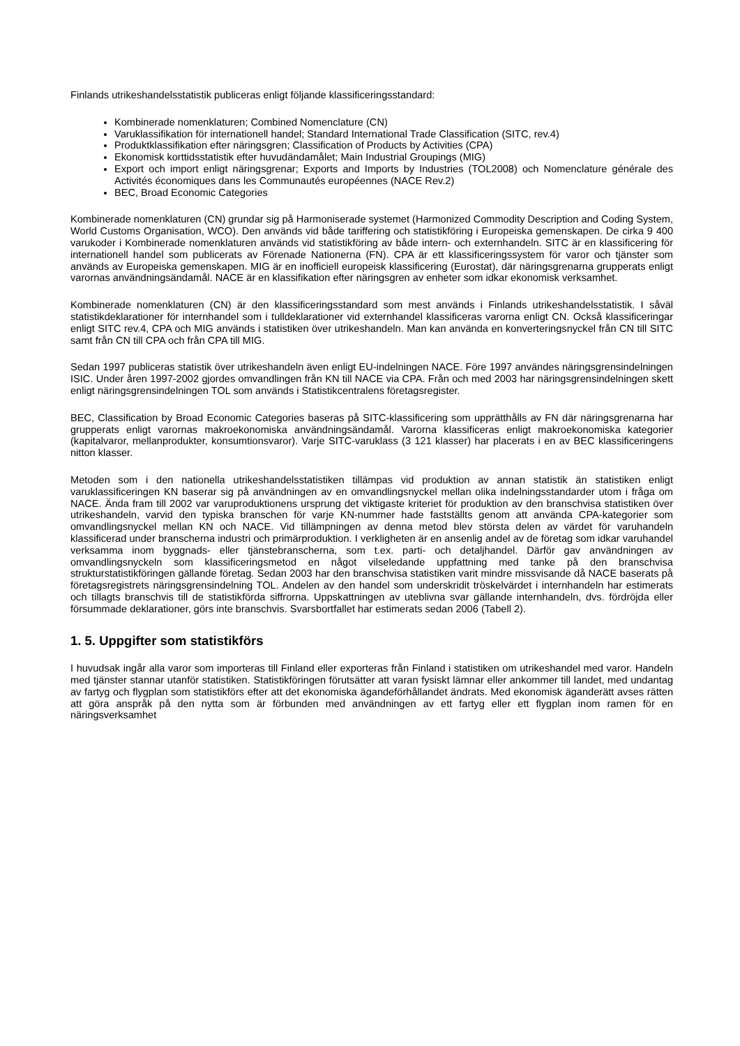Finlands utrikeshandelsstatistik publiceras enligt följande klassificeringsstandard:
Kombinerade nomenklaturen; Combined Nomenclature (CN)
Varuklassifikation för internationell handel; Standard International Trade Classification (SITC, rev.4)
Produktklassifikation efter näringsgren; Classification of Products by Activities (CPA)
Ekonomisk korttidsstatistik efter huvudändamålet; Main Industrial Groupings (MIG)
Export och import enligt näringsgrenar; Exports and Imports by Industries (TOL2008) och Nomenclature générale des Activités économiques dans les Communautés européennes (NACE Rev.2)
BEC, Broad Economic Categories
Kombinerade nomenklaturen (CN) grundar sig på Harmoniserade systemet (Harmonized Commodity Description and Coding System, World Customs Organisation, WCO). Den används vid både tariffering och statistikföring i Europeiska gemenskapen. De cirka 9 400 varukoder i Kombinerade nomenklaturen används vid statistikföring av både intern- och externhandeln. SITC är en klassificering för internationell handel som publicerats av Förenade Nationerna (FN). CPA är ett klassificeringssystem för varor och tjänster som används av Europeiska gemenskapen. MIG är en inofficiell europeisk klassificering (Eurostat), där näringsgrenarna grupperats enligt varornas användningsändamål. NACE är en klassifikation efter näringsgren av enheter som idkar ekonomisk verksamhet.
Kombinerade nomenklaturen (CN) är den klassificeringsstandard som mest används i Finlands utrikeshandelsstatistik. I såväl statistikdeklarationer för internhandel som i tulldeklarationer vid externhandel klassificeras varorna enligt CN. Också klassificeringar enligt SITC rev.4, CPA och MIG används i statistiken över utrikeshandeln. Man kan använda en konverteringsnyckel från CN till SITC samt från CN till CPA och från CPA till MIG.
Sedan 1997 publiceras statistik över utrikeshandeln även enligt EU-indelningen NACE. Före 1997 användes näringsgrensindelningen ISIC. Under åren 1997-2002 gjordes omvandlingen från KN till NACE via CPA. Från och med 2003 har näringsgrensindelningen skett enligt näringsgrensindelningen TOL som används i Statistikcentralens företagsregister.
BEC, Classification by Broad Economic Categories baseras på SITC-klassificering som upprätthålls av FN där näringsgrenarna har grupperats enligt varornas makroekonomiska användningsändamål. Varorna klassificeras enligt makroekonomiska kategorier (kapitalvaror, mellanprodukter, konsumtionsvaror). Varje SITC-varuklass (3 121 klasser) har placerats i en av BEC klassificeringens nitton klasser.
Metoden som i den nationella utrikeshandelsstatistiken tillämpas vid produktion av annan statistik än statistiken enligt varuklassificeringen KN baserar sig på användningen av en omvandlingsnyckel mellan olika indelningsstandarder utom i fråga om NACE. Ända fram till 2002 var varuproduktionens ursprung det viktigaste kriteriet för produktion av den branschvisa statistiken över utrikeshandeln, varvid den typiska branschen för varje KN-nummer hade fastställts genom att använda CPA-kategorier som omvandlingsnyckel mellan KN och NACE. Vid tillämpningen av denna metod blev största delen av värdet för varuhandeln klassificerad under branscherna industri och primärproduktion. I verkligheten är en ansenlig andel av de företag som idkar varuhandel verksamma inom byggnads- eller tjänstebranscherna, som t.ex. parti- och detaljhandel. Därför gav användningen av omvandlingsnyckeln som klassificeringsmetod en något vilseledande uppfattning med tanke på den branschvisa strukturstatistikföringen gällande företag. Sedan 2003 har den branschvisa statistiken varit mindre missvisande då NACE baserats på företagsregistrets näringsgrensindelning TOL. Andelen av den handel som underskridit tröskelvärdet i internhandeln har estimerats och tillagts branschvis till de statistikförda siffrorna. Uppskattningen av uteblivna svar gällande internhandeln, dvs. fördröjda eller försummade deklarationer, görs inte branschvis. Svarsbortfallet har estimerats sedan 2006 (Tabell 2).
1. 5. Uppgifter som statistikförs
I huvudsak ingår alla varor som importeras till Finland eller exporteras från Finland i statistiken om utrikeshandel med varor. Handeln med tjänster stannar utanför statistiken. Statistikföringen förutsätter att varan fysiskt lämnar eller ankommer till landet, med undantag av fartyg och flygplan som statistikförs efter att det ekonomiska ägandeförhållandet ändrats. Med ekonomisk äganderätt avses rätten att göra anspråk på den nytta som är förbunden med användningen av ett fartyg eller ett flygplan inom ramen för en näringsverksamhet